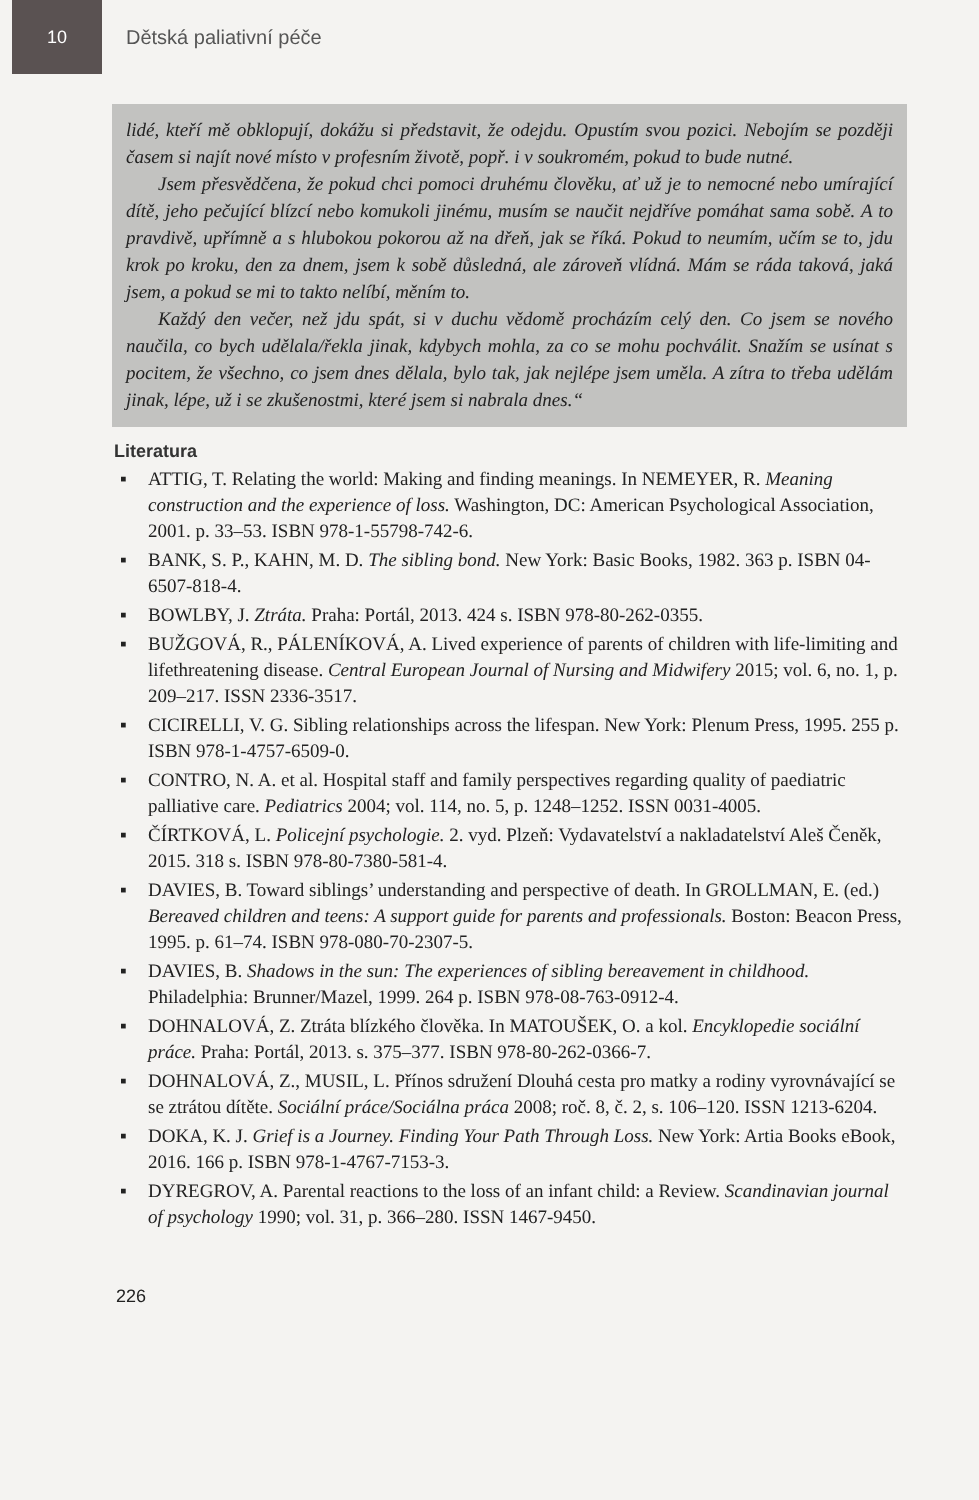10
Dětská paliativní péče
lidé, kteří mě obklopují, dokážu si představit, že odejdu. Opustím svou pozici. Nebojím se později časem si najít nové místo v profesním životě, popř. i v soukromém, pokud to bude nutné.
Jsem přesvědčena, že pokud chci pomoci druhému člověku, ať už je to nemocné nebo umírající dítě, jeho pečující blízcí nebo komukoli jinému, musím se naučit nejdříve pomáhat sama sobě. A to pravdivě, upřímně a s hlubokou pokorou až na dřeň, jak se říká. Pokud to neumím, učím se to, jdu krok po kroku, den za dnem, jsem k sobě důsledná, ale zároveň vlídná. Mám se ráda taková, jaká jsem, a pokud se mi to takto nelíbí, měním to.
Každý den večer, než jdu spát, si v duchu vědomě procházím celý den. Co jsem se nového naučila, co bych udělala/řekla jinak, kdybych mohla, za co se mohu pochválit. Snažím se usínat s pocitem, že všechno, co jsem dnes dělala, bylo tak, jak nejlépe jsem uměla. A zítra to třeba udělám jinak, lépe, už i se zkušenostmi, které jsem si nabrala dnes.“
Literatura
▪ ATTIG, T. Relating the world: Making and finding meanings. In NEMEYER, R. Meaning construction and the experience of loss. Washington, DC: American Psychological Association, 2001. p. 33–53. ISBN 978-1-55798-742-6.
▪ BANK, S. P., KAHN, M. D. The sibling bond. New York: Basic Books, 1982. 363 p. ISBN 04-6507-818-4.
▪ BOWLBY, J. Ztráta. Praha: Portál, 2013. 424 s. ISBN 978-80-262-0355.
▪ BUŽGOVÁ, R., PÁLENÍKOVÁ, A. Lived experience of parents of children with life-limiting and lifethreatening disease. Central European Journal of Nursing and Midwifery 2015; vol. 6, no. 1, p. 209–217. ISSN 2336-3517.
▪ CICIRELLI, V. G. Sibling relationships across the lifespan. New York: Plenum Press, 1995. 255 p. ISBN 978-1-4757-6509-0.
▪ CONTRO, N. A. et al. Hospital staff and family perspectives regarding quality of paediatric palliative care. Pediatrics 2004; vol. 114, no. 5, p. 1248–1252. ISSN 0031-4005.
▪ ČÍRTKOVÁ, L. Policejní psychologie. 2. vyd. Plzeň: Vydavatelství a nakladatelství Aleš Čeněk, 2015. 318 s. ISBN 978-80-7380-581-4.
▪ DAVIES, B. Toward siblings’ understanding and perspective of death. In GROLLMAN, E. (ed.) Bereaved children and teens: A support guide for parents and professionals. Boston: Beacon Press, 1995. p. 61–74. ISBN 978-080-70-2307-5.
▪ DAVIES, B. Shadows in the sun: The experiences of sibling bereavement in childhood. Philadelphia: Brunner/Mazel, 1999. 264 p. ISBN 978-08-763-0912-4.
▪ DOHNALOVÁ, Z. Ztráta blízkého člověka. In MATOUŠEK, O. a kol. Encyklopedie sociální práce. Praha: Portál, 2013. s. 375–377. ISBN 978-80-262-0366-7.
▪ DOHNALOVÁ, Z., MUSIL, L. Přínos sdružení Dlouhá cesta pro matky a rodiny vyrovnávající se se ztrátou dítěte. Sociální práce/Sociálna práca 2008; roč. 8, č. 2, s. 106–120. ISSN 1213-6204.
▪ DOKA, K. J. Grief is a Journey. Finding Your Path Through Loss. New York: Artia Books eBook, 2016. 166 p. ISBN 978-1-4767-7153-3.
▪ DYREGROV, A. Parental reactions to the loss of an infant child: a Review. Scandinavian journal of psychology 1990; vol. 31, p. 366–280. ISSN 1467-9450.
226